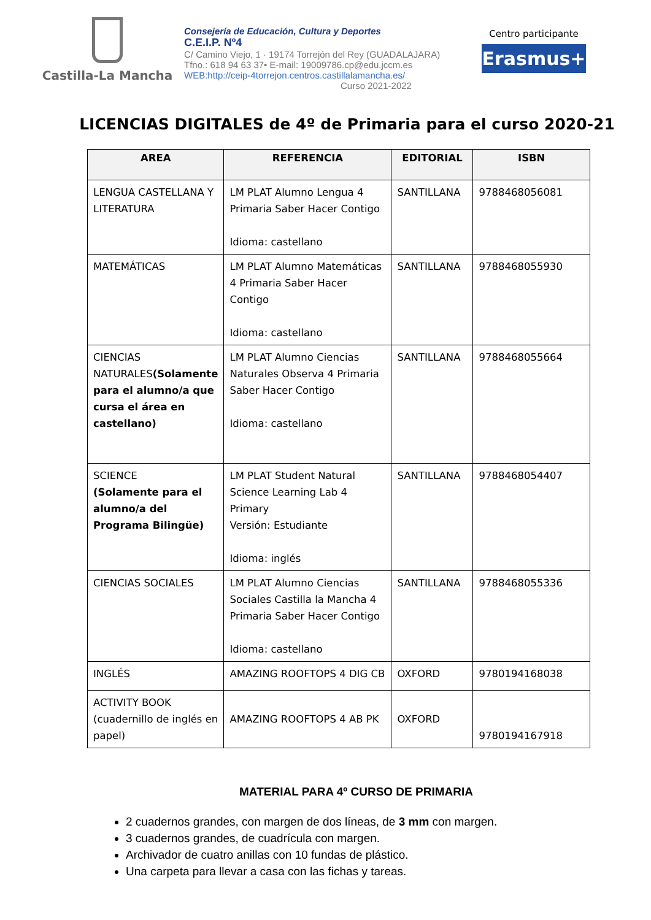Castilla-La Mancha
Consejería de Educación, Cultura y Deportes
C.E.I.P. Nº4
C/ Camino Viejo, 1 · 19174 Torrejón del Rey (GUADALAJARA)
Tfno.: 618 94 63 37• E-mail: 19009786.cp@edu.jccm.es
WEB:http://ceip-4torrejon.centros.castillalamancha.es/
Curso 2021-2022
Centro participante
Erasmus+
LICENCIAS DIGITALES de 4º de Primaria para el curso 2020-21
| AREA | REFERENCIA | EDITORIAL | ISBN |
| --- | --- | --- | --- |
| LENGUA CASTELLANA Y LITERATURA | LM PLAT Alumno Lengua 4 Primaria Saber Hacer Contigo Idioma: castellano | SANTILLANA | 9788468056081 |
| MATEMÁTICAS | LM PLAT Alumno Matemáticas 4 Primaria Saber Hacer Contigo Idioma: castellano | SANTILLANA | 9788468055930 |
| CIENCIAS NATURALES (Solamente para el alumno/a que cursa el área en castellano) | LM PLAT Alumno Ciencias Naturales Observa 4 Primaria Saber Hacer Contigo Idioma: castellano | SANTILLANA | 9788468055664 |
| SCIENCE (Solamente para el alumno/a del Programa Bilingüe) | LM PLAT Student Natural Science Learning Lab 4 Primary Versión: Estudiante Idioma: inglés | SANTILLANA | 9788468054407 |
| CIENCIAS SOCIALES | LM PLAT Alumno Ciencias Sociales Castilla la Mancha 4 Primaria Saber Hacer Contigo Idioma: castellano | SANTILLANA | 9788468055336 |
| INGLÉS | AMAZING ROOFTOPS 4 DIG CB | OXFORD | 9780194168038 |
| ACTIVITY BOOK (cuadernillo de inglés en papel) | AMAZING ROOFTOPS 4 AB PK | OXFORD | 9780194167918 |
MATERIAL PARA 4º CURSO DE PRIMARIA
2 cuadernos grandes, con margen de dos líneas, de 3 mm con margen.
3 cuadernos grandes, de cuadrícula con margen.
Archivador de cuatro anillas con 10 fundas de plástico.
Una carpeta para llevar a casa con las fichas y tareas.